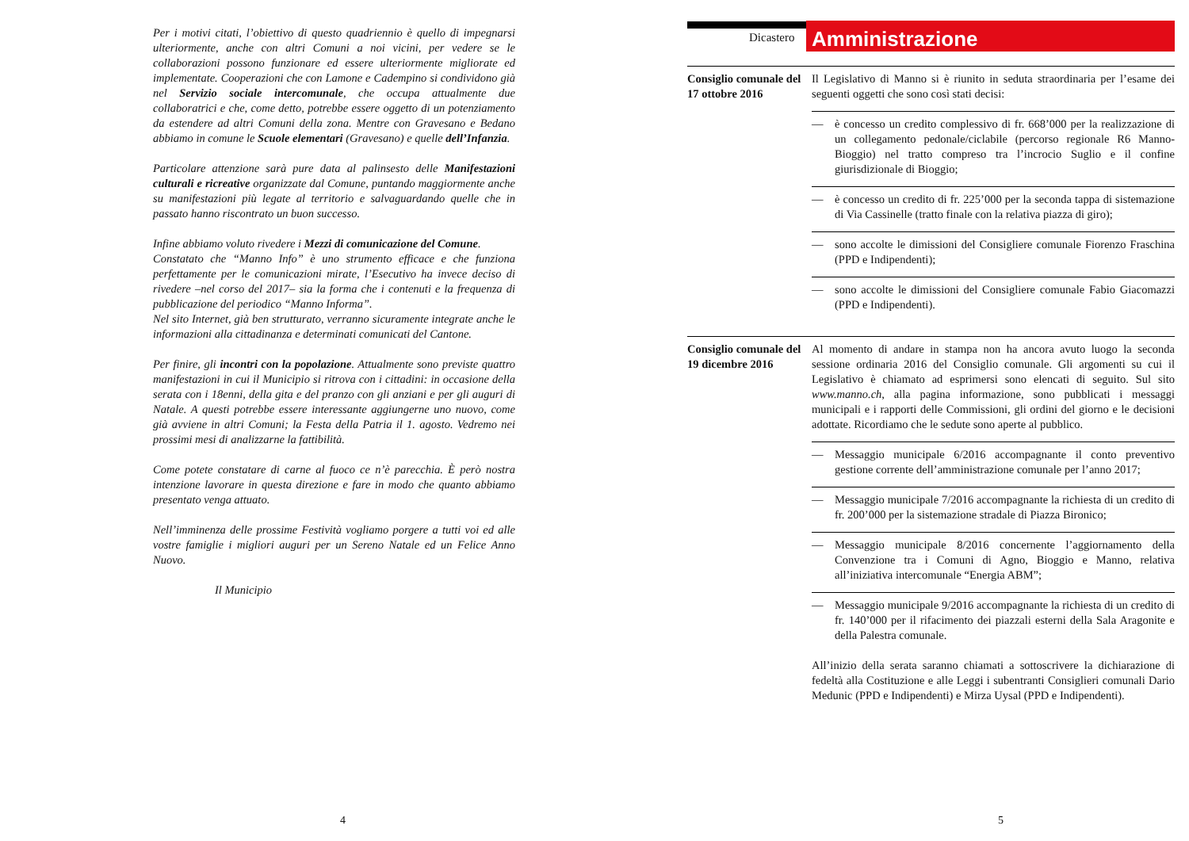Per i motivi citati, l’obiettivo di questo quadriennio è quello di impegnarsi ulteriormente, anche con altri Comuni a noi vicini, per vedere se le collaborazioni possono funzionare ed essere ulteriormente migliorate ed implementate. Cooperazioni che con Lamone e Cadempino si condividono già nel Servizio sociale intercomunale, che occupa attualmente due collaboratrici e che, come detto, potrebbe essere oggetto di un potenziamento da estendere ad altri Comuni della zona. Mentre con Gravesano e Bedano abbiamo in comune le Scuole elementari (Gravesano) e quelle dell’Infanzia.
Particolare attenzione sarà pure data al palinsesto delle Manifestazioni culturali e ricreative organizzate dal Comune, puntando maggiormente anche su manifestazioni più legate al territorio e salvaguardando quelle che in passato hanno riscontrato un buon successo.
Infine abbiamo voluto rivedere i Mezzi di comunicazione del Comune.
Constatato che “Manno Info” è uno strumento efficace e che funziona perfettamente per le comunicazioni mirate, l’Esecutivo ha invece deciso di rivedere –nel corso del 2017– sia la forma che i contenuti e la frequenza di pubblicazione del periodico “Manno Informa”.
Nel sito Internet, già ben strutturato, verranno sicuramente integrate anche le informazioni alla cittadinanza e determinati comunicati del Cantone.
Per finire, gli incontri con la popolazione. Attualmente sono previste quattro manifestazioni in cui il Municipio si ritrova con i cittadini: in occasione della serata con i 18enni, della gita e del pranzo con gli anziani e per gli auguri di Natale. A questi potrebbe essere interessante aggiungerne uno nuovo, come già avviene in altri Comuni; la Festa della Patria il 1. agosto. Vedremo nei prossimi mesi di analizzarne la fattibilità.
Come potete constatare di carne al fuoco ce n’è parecchia. È però nostra intenzione lavorare in questa direzione e fare in modo che quanto abbiamo presentato venga attuato.
Nell’imminenza delle prossime Festività vogliamo porgere a tutti voi ed alle vostre famiglie i migliori auguri per un Sereno Natale ed un Felice Anno Nuovo.
Il Municipio
4
Dicastero Amministrazione
Consiglio comunale del 17 ottobre 2016
Il Legislativo di Manno si è riunito in seduta straordinaria per l’esame dei seguenti oggetti che sono così stati decisi:
— è concesso un credito complessivo di fr. 668’000 per la realizzazione di un collegamento pedonale/ciclabile (percorso regionale R6 Manno-Bioggio) nel tratto compreso tra l’incrocio Suglio e il confine giurisdizionale di Bioggio;
— è concesso un credito di fr. 225’000 per la seconda tappa di sistemazione di Via Cassinelle (tratto finale con la relativa piazza di giro);
— sono accolte le dimissioni del Consigliere comunale Fiorenzo Fraschina (PPD e Indipendenti);
— sono accolte le dimissioni del Consigliere comunale Fabio Giacomazzi (PPD e Indipendenti).
Consiglio comunale del 19 dicembre 2016
Al momento di andare in stampa non ha ancora avuto luogo la seconda sessione ordinaria 2016 del Consiglio comunale. Gli argomenti su cui il Legislativo è chiamato ad esprimersi sono elencati di seguito. Sul sito www.manno.ch, alla pagina informazione, sono pubblicati i messaggi municipali e i rapporti delle Commissioni, gli ordini del giorno e le decisioni adottate. Ricordiamo che le sedute sono aperte al pubblico.
— Messaggio municipale 6/2016 accompagnante il conto preventivo gestione corrente dell’amministrazione comunale per l’anno 2017;
— Messaggio municipale 7/2016 accompagnante la richiesta di un credito di fr. 200’000 per la sistemazione stradale di Piazza Bironico;
— Messaggio municipale 8/2016 concernente l’aggiornamento della Convenzione tra i Comuni di Agno, Bioggio e Manno, relativa all’iniziativa intercomunale “Energia ABM”;
— Messaggio municipale 9/2016 accompagnante la richiesta di un credito di fr. 140’000 per il rifacimento dei piazzali esterni della Sala Aragonite e della Palestra comunale.
All’inizio della serata saranno chiamati a sottoscrivere la dichiarazione di fedeltà alla Costituzione e alle Leggi i subentranti Consiglieri comunali Dario Medunic (PPD e Indipendenti) e Mirza Uysal (PPD e Indipendenti).
5